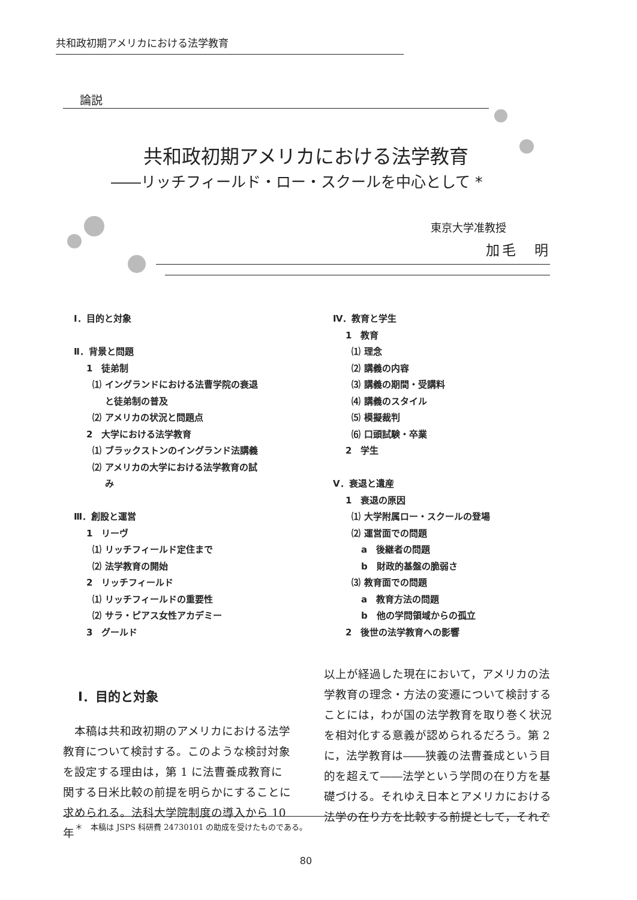共和政初期アメリカにおける法学教育
論説
共和政初期アメリカにおける法学教育
――リッチフィールド・ロー・スクールを中心として *
東京大学准教授
加毛　明
Ⅰ．目的と対象
Ⅱ．背景と問題
1　徒弟制
⑴ イングランドにおける法曹学院の衰退
と徒弟制の普及
⑵ アメリカの状況と問題点
2　大学における法学教育
⑴ ブラックストンのイングランド法講義
⑵ アメリカの大学における法学教育の試
み
Ⅲ．創設と運営
1　リーヴ
⑴ リッチフィールド定住まで
⑵ 法学教育の開始
2　リッチフィールド
⑴ リッチフィールドの重要性
⑵ サラ・ピアス女性アカデミー
3　グールド
Ⅳ．教育と学生
1　教育
⑴ 理念
⑵ 講義の内容
⑶ 講義の期間・受講料
⑷ 講義のスタイル
⑸ 模擬裁判
⑹ 口頭試験・卒業
2　学生
Ⅴ．衰退と遺産
1　衰退の原因
⑴ 大学附属ロー・スクールの登場
⑵ 運営面での問題
a　後継者の問題
b　財政的基盤の脆弱さ
⑶ 教育面での問題
a　教育方法の問題
b　他の学問領域からの孤立
2　後世の法学教育への影響
Ⅰ．目的と対象
本稿は共和政初期のアメリカにおける法学教育について検討する。このような検討対象を設定する理由は，第 1 に法曹養成教育に関する日米比較の前提を明らかにすることに求められる。法科大学院制度の導入から 10 年
以上が経過した現在において，アメリカの法学教育の理念・方法の変遷について検討することには，わが国の法学教育を取り巻く状況を相対化する意義が認められるだろう。第 2 に，法学教育は――狭義の法曹養成という目的を超えて――法学という学問の在り方を基礎づける。それゆえ日本とアメリカにおける法学の在り方を比較する前提として，それぞ
＊　本稿は JSPS 科研費 24730101 の助成を受けたものである。
80